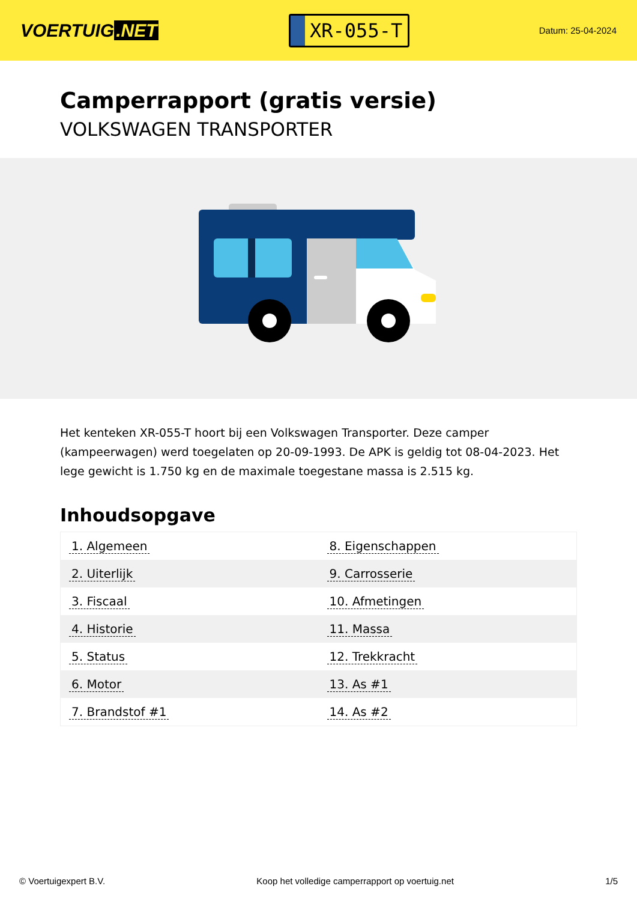VOERTUIG.NET
XR-055-T
Datum: 25-04-2024
Camperrapport (gratis versie)
VOLKSWAGEN TRANSPORTER
Het kenteken XR-055-T hoort bij een Volkswagen Transporter. Deze camper (kampeerwagen) werd toegelaten op 20-09-1993. De APK is geldig tot 08-04-2023. Het lege gewicht is 1.750 kg en de maximale toegestane massa is 2.515 kg.
Inhoudsopgave
| 1. Algemeen | 8. Eigenschappen |
| 2. Uiterlijk | 9. Carrosserie |
| 3. Fiscaal | 10. Afmetingen |
| 4. Historie | 11. Massa |
| 5. Status | 12. Trekkracht |
| 6. Motor | 13. As #1 |
| 7. Brandstof #1 | 14. As #2 |
© Voertuigexpert B.V. Koop het volledige camperrapport op voertuig.net 1/5